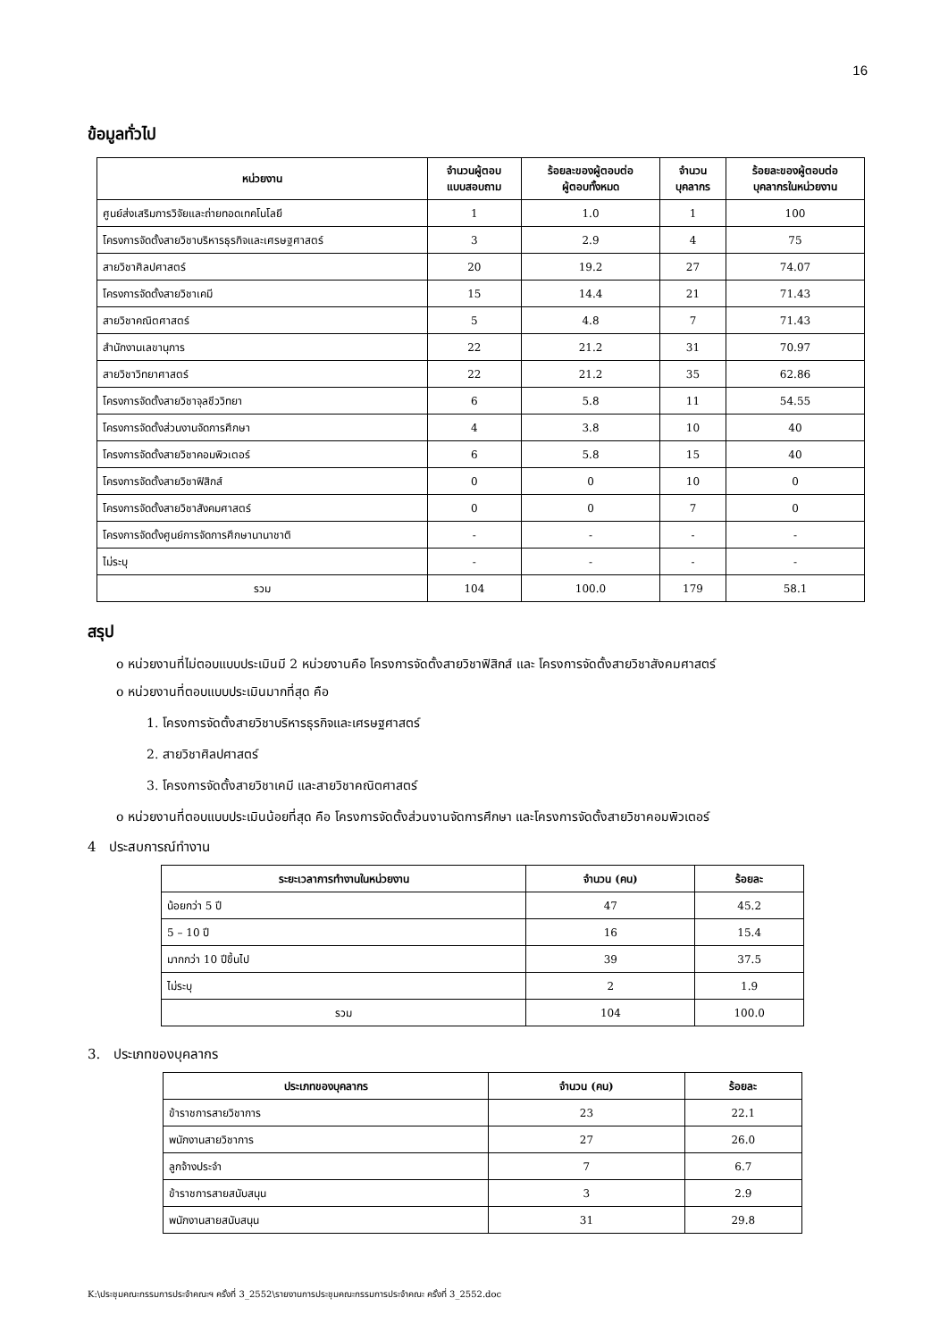16
ข้อมูลทั่วไป
| หน่วยงาน | จำนวนผู้ตอบ แบบสอบถาม | ร้อยละของผู้ตอบต่อ ผู้ตอบทั้งหมด | จำนวน บุคลากร | ร้อยละของผู้ตอบต่อ บุคลากรในหน่วยงาน |
| --- | --- | --- | --- | --- |
| ศูนย์ส่งเสริมการวิจัยและถ่ายทอดเทคโนโลยี | 1 | 1.0 | 1 | 100 |
| โครงการจัดตั้งสายวิชาบริหารธุรกิจและเศรษฐศาสตร์ | 3 | 2.9 | 4 | 75 |
| สายวิชาศิลปศาสตร์ | 20 | 19.2 | 27 | 74.07 |
| โครงการจัดตั้งสายวิชาเคมี | 15 | 14.4 | 21 | 71.43 |
| สายวิชาคณิตศาสตร์ | 5 | 4.8 | 7 | 71.43 |
| สำนักงานเลขานุการ | 22 | 21.2 | 31 | 70.97 |
| สายวิชาวิทยาศาสตร์ | 22 | 21.2 | 35 | 62.86 |
| โครงการจัดตั้งสายวิชาจุลชีววิทยา | 6 | 5.8 | 11 | 54.55 |
| โครงการจัดตั้งส่วนงานจัดการศึกษา | 4 | 3.8 | 10 | 40 |
| โครงการจัดตั้งสายวิชาคอมพิวเตอร์ | 6 | 5.8 | 15 | 40 |
| โครงการจัดตั้งสายวิชาฟิสิกส์ | 0 | 0 | 10 | 0 |
| โครงการจัดตั้งสายวิชาสังคมศาสตร์ | 0 | 0 | 7 | 0 |
| โครงการจัดตั้งศูนย์การจัดการศึกษานานาชาติ | - | - | - | - |
| ไม่ระบุ | - | - | - | - |
| รวม | 104 | 100.0 | 179 | 58.1 |
สรุป
o หน่วยงานที่ไม่ตอบแบบประเมินมี 2 หน่วยงานคือ โครงการจัดตั้งสายวิชาฟิสิกส์ และ โครงการจัดตั้งสายวิชาสังคมศาสตร์
o หน่วยงานที่ตอบแบบประเมินมากที่สุด คือ
1. โครงการจัดตั้งสายวิชาบริหารธุรกิจและเศรษฐศาสตร์
2. สายวิชาศิลปศาสตร์
3. โครงการจัดตั้งสายวิชาเคมี และสายวิชาคณิตศาสตร์
o หน่วยงานที่ตอบแบบประเมินน้อยที่สุด คือ โครงการจัดตั้งส่วนงานจัดการศึกษา และโครงการจัดตั้งสายวิชาคอมพิวเตอร์
4 ประสบการณ์ทำงาน
| ระยะเวลาการทำงานในหน่วยงาน | จำนวน (คน) | ร้อยละ |
| --- | --- | --- |
| น้อยกว่า 5 ปี | 47 | 45.2 |
| 5 – 10 ปี | 16 | 15.4 |
| มากกว่า 10 ปีขึ้นไป | 39 | 37.5 |
| ไม่ระบุ | 2 | 1.9 |
| รวม | 104 | 100.0 |
3. ประเภทของบุคลากร
| ประเภทของบุคลากร | จำนวน (คน) | ร้อยละ |
| --- | --- | --- |
| ข้าราชการสายวิชาการ | 23 | 22.1 |
| พนักงานสายวิชาการ | 27 | 26.0 |
| ลูกจ้างประจำ | 7 | 6.7 |
| ข้าราชการสายสนับสนุน | 3 | 2.9 |
| พนักงานสายสนับสนุน | 31 | 29.8 |
K:\ประชุมคณะกรรมการประจำคณะฯ ครั้งที่ 3_2552\รายงานการประชุมคณะกรรมการประจำคณะ ครั้งที่ 3_2552.doc